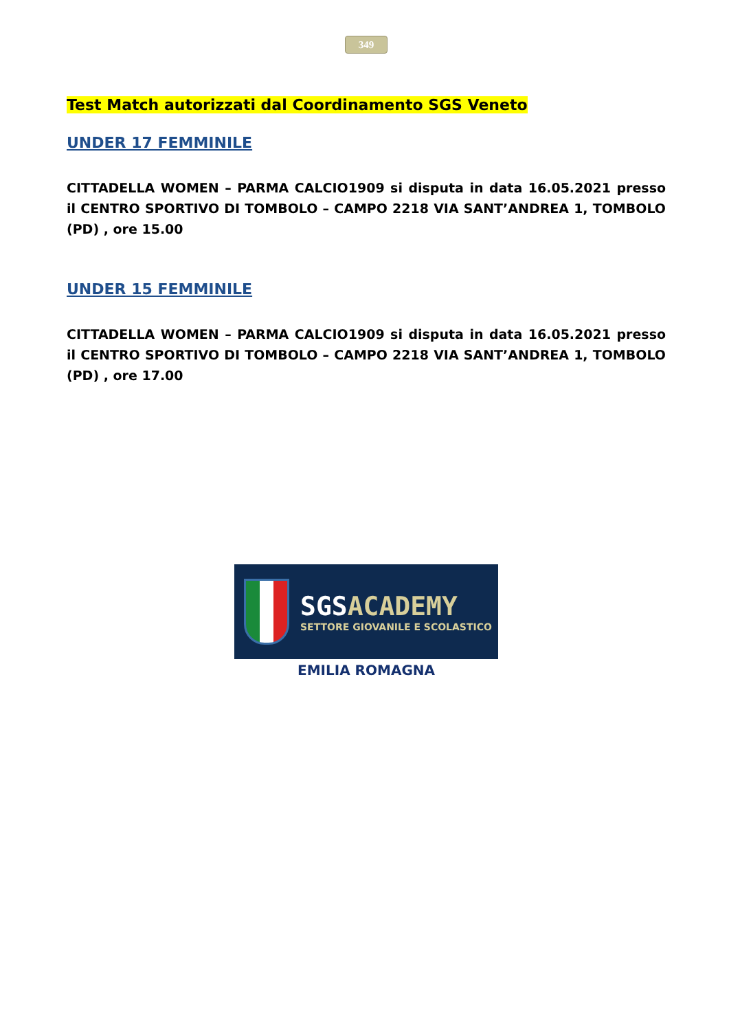349
Test Match autorizzati dal Coordinamento SGS Veneto
UNDER 17 FEMMINILE
CITTADELLA WOMEN – PARMA CALCIO1909 si disputa in data 16.05.2021 presso il CENTRO SPORTIVO DI TOMBOLO – CAMPO 2218 VIA SANT’ANDREA 1, TOMBOLO (PD) , ore 15.00
UNDER 15 FEMMINILE
CITTADELLA WOMEN – PARMA CALCIO1909 si disputa in data 16.05.2021 presso il CENTRO SPORTIVO DI TOMBOLO – CAMPO 2218 VIA SANT’ANDREA 1, TOMBOLO (PD) , ore 17.00
SGSACADEMY
SETTORE GIOVANILE E SCOLASTICO
EMILIA ROMAGNA